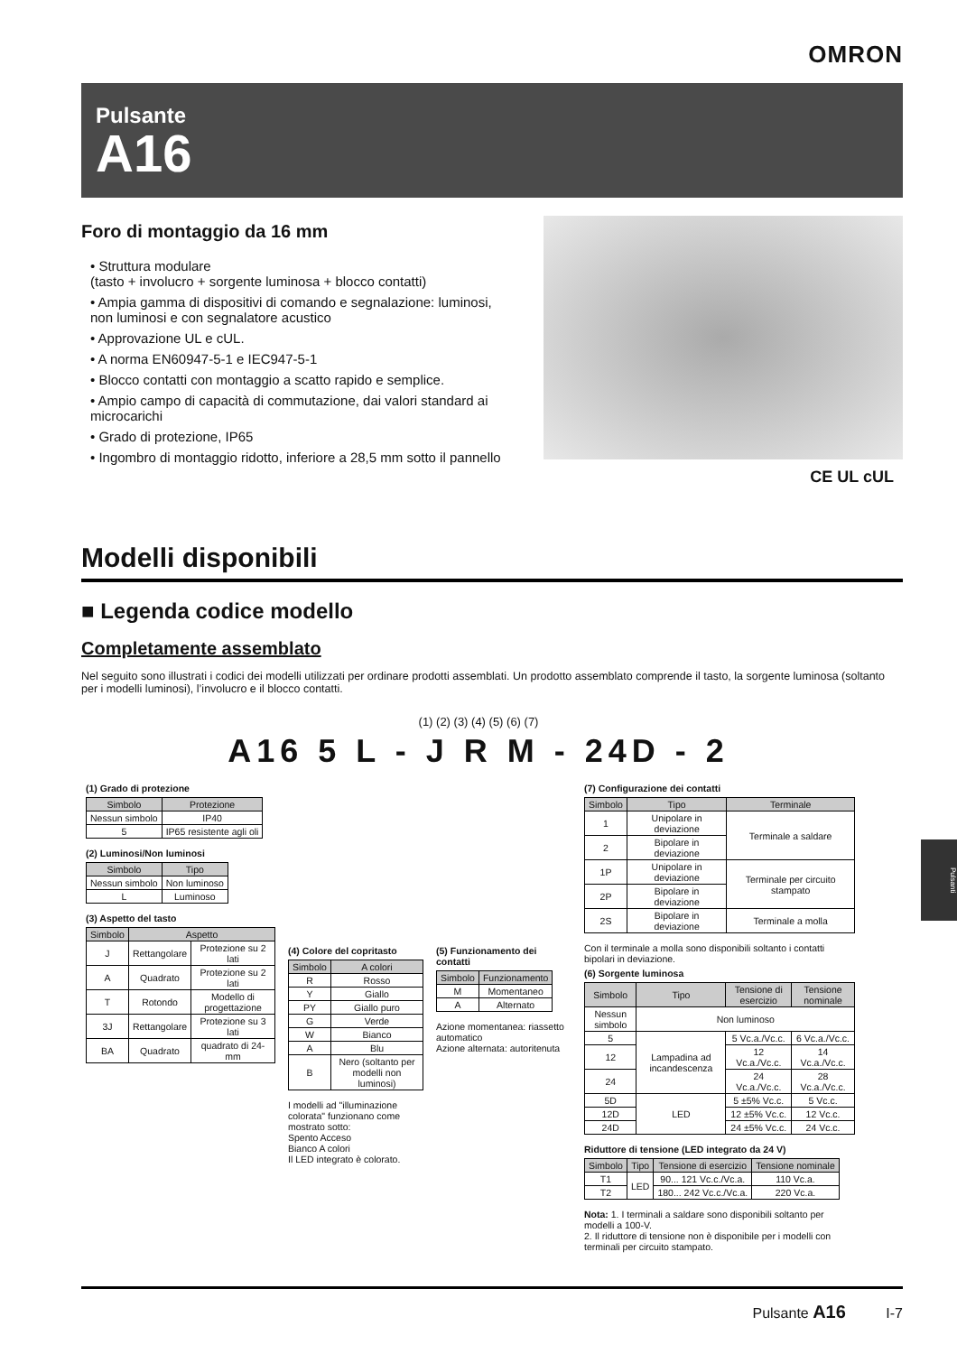OMRON
Pulsante
A16
Foro di montaggio da 16 mm
• Struttura modulare
(tasto + involucro + sorgente luminosa + blocco contatti)
• Ampia gamma di dispositivi di comando e segnalazione: luminosi, non luminosi e con segnalatore acustico
• Approvazione UL e cUL.
• A norma EN60947-5-1 e IEC947-5-1
• Blocco contatti con montaggio a scatto rapido e semplice.
• Ampio campo di capacità di commutazione, dai valori standard ai microcarichi
• Grado di protezione, IP65
• Ingombro di montaggio ridotto, inferiore a 28,5 mm sotto il pannello
CE UL cUL
Modelli disponibili
■ Legenda codice modello
Completamente assemblato
Nel seguito sono illustrati i codici dei modelli utilizzati per ordinare prodotti assemblati. Un prodotto assemblato comprende il tasto, la sorgente luminosa (soltanto per i modelli luminosi), l’involucro e il blocco contatti.
(1) (2) (3) (4) (5) (6) (7)
A16 5 L - J R M - 24D - 2
(1) Grado di protezione
| Simbolo | Protezione |
| --- | --- |
| Nessun simbolo | IP40 |
| 5 | IP65 resistente agli oli |
(2) Luminosi/Non luminosi
| Simbolo | Tipo |
| --- | --- |
| Nessun simbolo | Non luminoso |
| L | Luminoso |
(3) Aspetto del tasto
| Simbolo | Aspetto | |
| --- | --- | --- |
| J | Rettangolare | Protezione su 2 lati |
| A | Quadrato | Protezione su 2 lati |
| T | Rotondo | Modello di progettazione |
| 3J | Rettangolare | Protezione su 3 lati |
| BA | Quadrato | quadrato di 24-mm |
(4) Colore del copritasto
| Simbolo | A colori |
| --- | --- |
| R | Rosso |
| Y | Giallo |
| PY | Giallo puro |
| G | Verde |
| W | Bianco |
| A | Blu |
| B | Nero (soltanto per modelli non luminosi) |
I modelli ad "illuminazione colorata" funzionano come mostrato sotto:
Spento Acceso
Bianco A colori
Il LED integrato è colorato.
(5) Funzionamento dei contatti
| Simbolo | Funzionamento |
| --- | --- |
| M | Momentaneo |
| A | Alternato |
Azione momentanea: riassetto automatico
Azione alternata: autoritenuta
(7) Configurazione dei contatti
| Simbolo | Tipo | Terminale |
| --- | --- | --- |
| 1 | Unipolare in deviazione | Terminale a saldare |
| 2 | Bipolare in deviazione | |
| 1P | Unipolare in deviazione | Terminale per circuito stampato |
| 2P | Bipolare in deviazione | |
| 2S | Bipolare in deviazione | Terminale a molla |
Con il terminale a molla sono disponibili soltanto i contatti bipolari in deviazione.
(6) Sorgente luminosa
| Simbolo | Tipo | Tensione di esercizio | Tensione nominale |
| --- | --- | --- | --- |
| Nessun simbolo | Non luminoso | | |
| 5 | Lampadina ad incandescenza | 5 Vc.a./Vc.c. | 6 Vc.a./Vc.c. |
| 12 | | 12 Vc.a./Vc.c. | 14 Vc.a./Vc.c. |
| 24 | | 24 Vc.a./Vc.c. | 28 Vc.a./Vc.c. |
| 5D | LED | 5 ±5% Vc.c. | 5 Vc.c. |
| 12D | | 12 ±5% Vc.c. | 12 Vc.c. |
| 24D | | 24 ±5% Vc.c. | 24 Vc.c. |
Riduttore di tensione (LED integrato da 24 V)
| Simbolo | Tipo | Tensione di esercizio | Tensione nominale |
| --- | --- | --- | --- |
| T1 | LED | 90... 121 Vc.c./Vc.a. | 110 Vc.a. |
| T2 | | 180... 242 Vc.c./Vc.a. | 220 Vc.a. |
Nota: 1. I terminali a saldare sono disponibili soltanto per modelli a 100-V.
2. Il riduttore di tensione non è disponibile per i modelli con terminali per circuito stampato.
Pulsanti
Pulsante A16 I-7